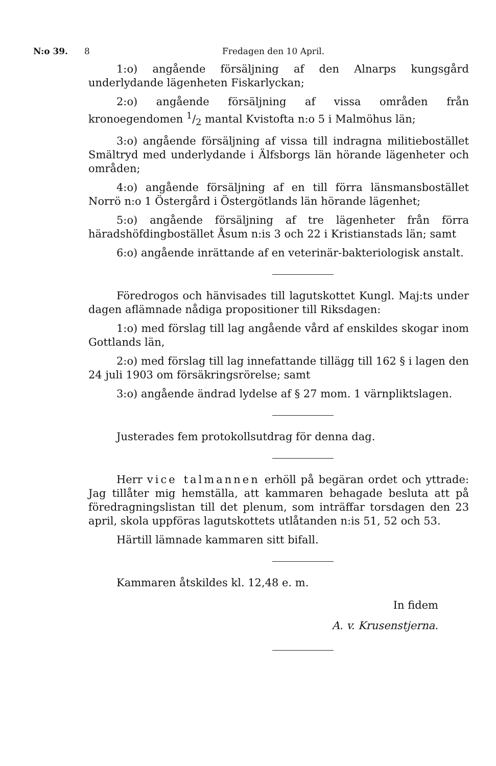N:o 39. 8 Fredagen den 10 April.
1:o) angående försäljning af den Alnarps kungsgård underlydande lägenheten Fiskarlyckan;
2:o) angående försäljning af vissa områden från kronoegendomen 1/2 mantal Kvistofta n:o 5 i Malmöhus län;
3:o) angående försäljning af vissa till indragna militiebostället Smältryd med underlydande i Älfsborgs län hörande lägenheter och områden;
4:o) angående försäljning af en till förra länsmansbostället Norrö n:o 1 Östergård i Östergötlands län hörande lägenhet;
5:o) angående försäljning af tre lägenheter från förra häradshöfdingbostället Åsum n:is 3 och 22 i Kristianstads län; samt
6:o) angående inrättande af en veterinär-bakteriologisk anstalt.
Föredrogos och hänvisades till lagutskottet Kungl. Maj:ts under dagen aflämnade nådiga propositioner till Riksdagen:
1:o) med förslag till lag angående vård af enskildes skogar inom Gottlands län,
2:o) med förslag till lag innefattande tillägg till 162 § i lagen den 24 juli 1903 om försäkringsrörelse; samt
3:o) angående ändrad lydelse af § 27 mom. 1 värnpliktslagen.
Justerades fem protokollsutdrag för denna dag.
Herr vice talmannen erhöll på begäran ordet och yttrade: Jag tillåter mig hemställa, att kammaren behagade besluta att på föredragningslistan till det plenum, som inträffar torsdagen den 23 april, skola uppföras lagutskottets utlåtanden n:is 51, 52 och 53.
Härtill lämnade kammaren sitt bifall.
Kammaren åtskildes kl. 12,48 e. m.
In fidem
A. v. Krusenstjerna.